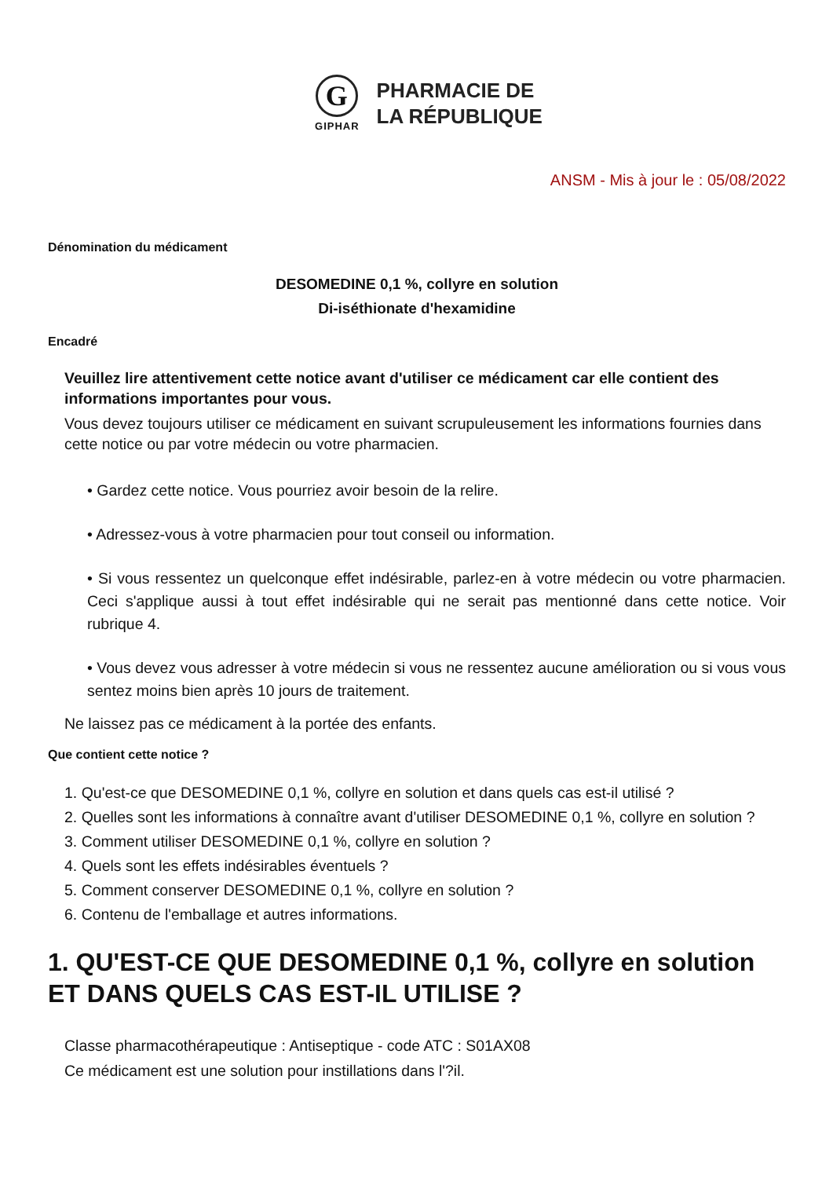G
GIPHAR
PHARMACIE DE
LA RÉPUBLIQUE
ANSM - Mis à jour le : 05/08/2022
Dénomination du médicament
DESOMEDINE 0,1 %, collyre en solution
Di-iséthionate d'hexamidine
Encadré
Veuillez lire attentivement cette notice avant d'utiliser ce médicament car elle contient des informations importantes pour vous.
Vous devez toujours utiliser ce médicament en suivant scrupuleusement les informations fournies dans cette notice ou par votre médecin ou votre pharmacien.
• Gardez cette notice. Vous pourriez avoir besoin de la relire.
• Adressez-vous à votre pharmacien pour tout conseil ou information.
• Si vous ressentez un quelconque effet indésirable, parlez-en à votre médecin ou votre pharmacien. Ceci s'applique aussi à tout effet indésirable qui ne serait pas mentionné dans cette notice. Voir rubrique 4.
• Vous devez vous adresser à votre médecin si vous ne ressentez aucune amélioration ou si vous vous sentez moins bien après 10 jours de traitement.
Ne laissez pas ce médicament à la portée des enfants.
Que contient cette notice ?
1. Qu'est-ce que DESOMEDINE 0,1 %, collyre en solution et dans quels cas est-il utilisé ?
2. Quelles sont les informations à connaître avant d'utiliser DESOMEDINE 0,1 %, collyre en solution ?
3. Comment utiliser DESOMEDINE 0,1 %, collyre en solution ?
4. Quels sont les effets indésirables éventuels ?
5. Comment conserver DESOMEDINE 0,1 %, collyre en solution ?
6. Contenu de l'emballage et autres informations.
1. QU'EST-CE QUE DESOMEDINE 0,1 %, collyre en solution ET DANS QUELS CAS EST-IL UTILISE ?
Classe pharmacothérapeutique : Antiseptique - code ATC : S01AX08
Ce médicament est une solution pour instillations dans l'?il.